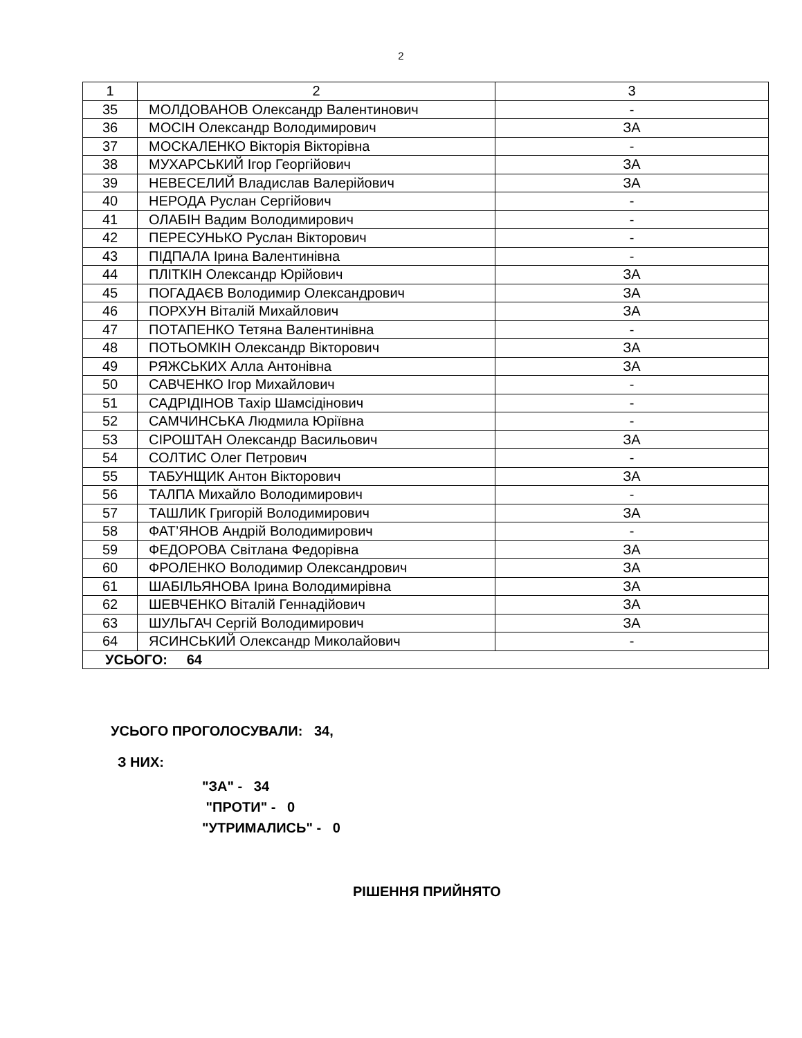2
| 1 | 2 | 3 |
| 35 | МОЛДОВАНОВ Олександр Валентинович | - |
| 36 | МОСІН Олександр Володимирович | ЗА |
| 37 | МОСКАЛЕНКО Вікторія Вікторівна | - |
| 38 | МУХАРСЬКИЙ Ігор Георгійович | ЗА |
| 39 | НЕВЕСЕЛИЙ Владислав Валерійович | ЗА |
| 40 | НЕРОДА Руслан Сергійович | - |
| 41 | ОЛАБІН Вадим Володимирович | - |
| 42 | ПЕРЕСУНЬКО Руслан Вікторович | - |
| 43 | ПІДПАЛА Ірина Валентинівна | - |
| 44 | ПЛІТКІН Олександр Юрійович | ЗА |
| 45 | ПОГАДАЄВ Володимир Олександрович | ЗА |
| 46 | ПОРХУН Віталій Михайлович | ЗА |
| 47 | ПОТАПЕНКО Тетяна Валентинівна | - |
| 48 | ПОТЬОМКІН Олександр Вікторович | ЗА |
| 49 | РЯЖСЬКИХ Алла Антонівна | ЗА |
| 50 | САВЧЕНКО Ігор Михайлович | - |
| 51 | САДРІДІНОВ Тахір Шамсідінович | - |
| 52 | САМЧИНСЬКА Людмила Юріївна | - |
| 53 | СІРОШТАН Олександр Васильович | ЗА |
| 54 | СОЛТИС Олег Петрович | - |
| 55 | ТАБУНЩИК Антон Вікторович | ЗА |
| 56 | ТАЛПА Михайло Володимирович | - |
| 57 | ТАШЛИК Григорій Володимирович | ЗА |
| 58 | ФАТ’ЯНОВ Андрій Володимирович | - |
| 59 | ФЕДОРОВА Світлана Федорівна | ЗА |
| 60 | ФРОЛЕНКО Володимир Олександрович | ЗА |
| 61 | ШАБІЛЬЯНОВА Ірина Володимирівна | ЗА |
| 62 | ШЕВЧЕНКО Віталій Геннадійович | ЗА |
| 63 | ШУЛЬГАЧ Сергій Володимирович | ЗА |
| 64 | ЯСИНСЬКИЙ Олександр Миколайович | - |
| УСЬОГО: 64 | | |
УСЬОГО ПРОГОЛОСУВАЛИ: 34,
З НИХ:
"ЗА" - 34
"ПРОТИ" - 0
"УТРИМАЛИСЬ" - 0
РІШЕННЯ ПРИЙНЯТО